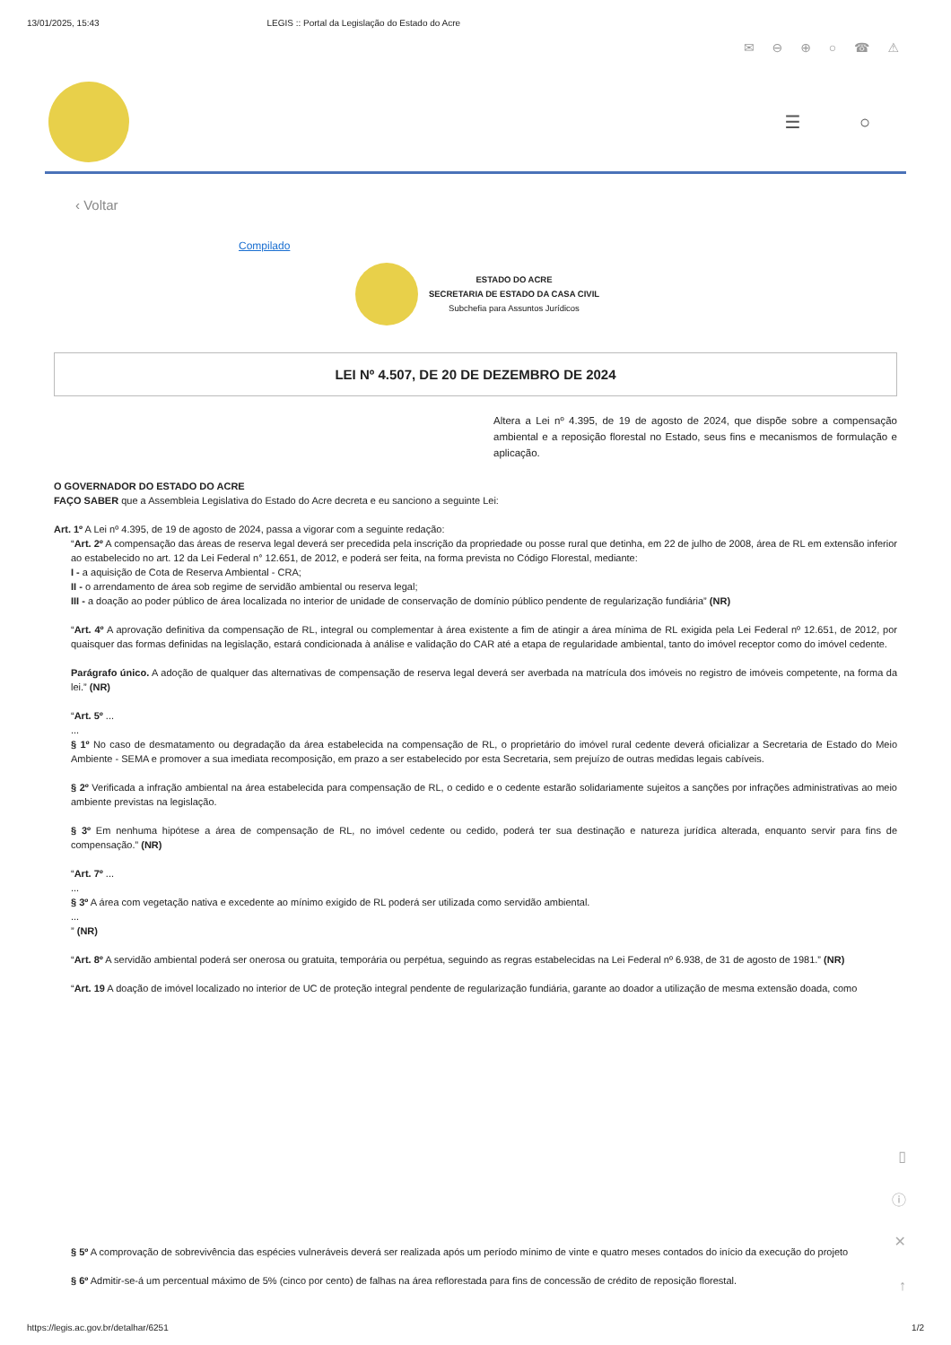13/01/2025, 15:43 LEGIS :: Portal da Legislação do Estado do Acre
✉ ⊖ ⊕ ○ ☎ ⚠
☰ ○
‹ Voltar
Compilado
ESTADO DO ACRE
SECRETARIA DE ESTADO DA CASA CIVIL
Subchefia para Assuntos Jurídicos
LEI Nº 4.507, DE 20 DE DEZEMBRO DE 2024
Altera a Lei nº 4.395, de 19 de agosto de 2024, que dispõe sobre a compensação ambiental e a reposição florestal no Estado, seus fins e mecanismos de formulação e aplicação.
O GOVERNADOR DO ESTADO DO ACRE
FAÇO SABER que a Assembleia Legislativa do Estado do Acre decreta e eu sanciono a seguinte Lei:
Art. 1º A Lei nº 4.395, de 19 de agosto de 2024, passa a vigorar com a seguinte redação:
“Art. 2º A compensação das áreas de reserva legal deverá ser precedida pela inscrição da propriedade ou posse rural que detinha, em 22 de julho de 2008, área de RL em extensão inferior ao estabelecido no art. 12 da Lei Federal n° 12.651, de 2012, e poderá ser feita, na forma prevista no Código Florestal, mediante:
I - a aquisição de Cota de Reserva Ambiental - CRA;
II - o arrendamento de área sob regime de servidão ambiental ou reserva legal;
III - a doação ao poder público de área localizada no interior de unidade de conservação de domínio público pendente de regularização fundiária” (NR)
“Art. 4º A aprovação definitiva da compensação de RL, integral ou complementar à área existente a fim de atingir a área mínima de RL exigida pela Lei Federal nº 12.651, de 2012, por quaisquer das formas definidas na legislação, estará condicionada à análise e validação do CAR até a etapa de regularidade ambiental, tanto do imóvel receptor como do imóvel cedente.
Parágrafo único. A adoção de qualquer das alternativas de compensação de reserva legal deverá ser averbada na matrícula dos imóveis no registro de imóveis competente, na forma da lei.” (NR)
“Art. 5º ...
...
§ 1º No caso de desmatamento ou degradação da área estabelecida na compensação de RL, o proprietário do imóvel rural cedente deverá oficializar a Secretaria de Estado do Meio Ambiente - SEMA e promover a sua imediata recomposição, em prazo a ser estabelecido por esta Secretaria, sem prejuízo de outras medidas legais cabíveis.
§ 2º Verificada a infração ambiental na área estabelecida para compensação de RL, o cedido e o cedente estarão solidariamente sujeitos a sanções por infrações administrativas ao meio ambiente previstas na legislação.
§ 3º Em nenhuma hipótese a área de compensação de RL, no imóvel cedente ou cedido, poderá ter sua destinação e natureza jurídica alterada, enquanto servir para fins de compensação.” (NR)
“Art. 7º ...
...
§ 3º A área com vegetação nativa e excedente ao mínimo exigido de RL poderá ser utilizada como servidão ambiental.
...
” (NR)
“Art. 8º A servidão ambiental poderá ser onerosa ou gratuita, temporária ou perpétua, seguindo as regras estabelecidas na Lei Federal nº 6.938, de 31 de agosto de 1981.” (NR)
“Art. 19 A doação de imóvel localizado no interior de UC de proteção integral pendente de regularização fundiária, garante ao doador a utilização de mesma extensão doada, como
§ 5º A comprovação de sobrevivência das espécies vulneráveis deverá ser realizada após um período mínimo de vinte e quatro meses contados do início da execução do projeto
§ 6º Admitir-se-á um percentual máximo de 5% (cinco por cento) de falhas na área reflorestada para fins de concessão de crédito de reposição florestal.
▯
ⓘ
✕
↑
https://legis.ac.gov.br/detalhar/6251 1/2